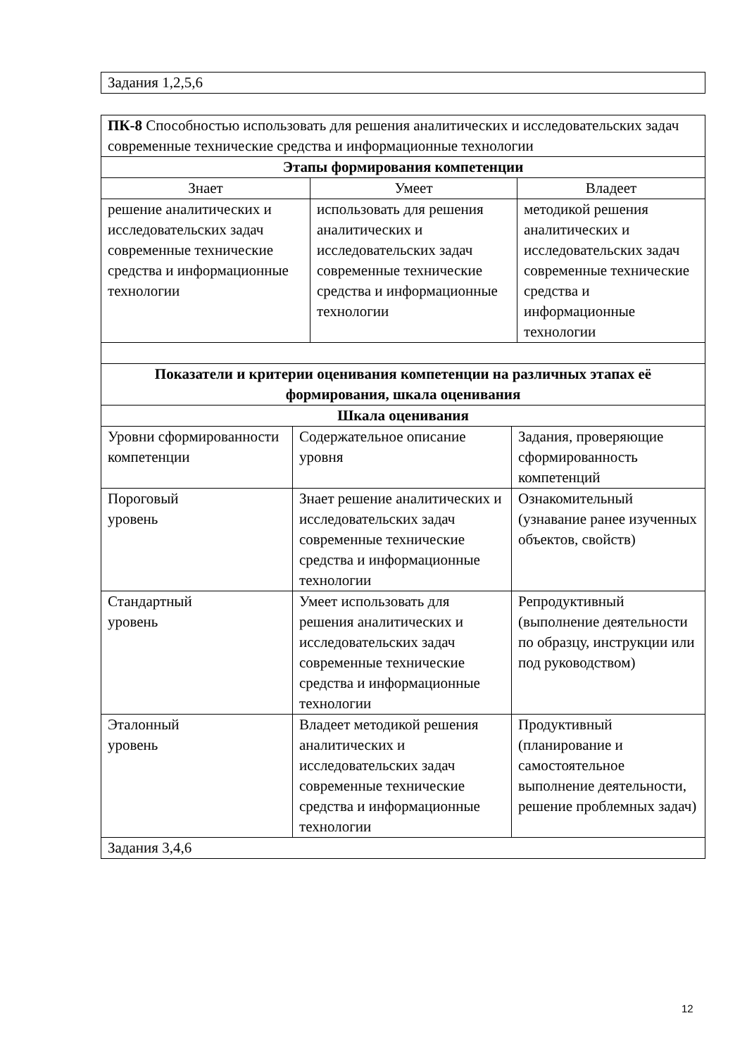| Задания 1,2,5,6 |
| ПК-8 Способностью использовать для решения аналитических и исследовательских задач современные технические средства и информационные технологии | | |
| Этапы формирования компетенции | | |
| Знает | Умеет | Владеет |
| решение аналитических и исследовательских задач современные технические средства и информационные технологии | использовать для решения аналитических и исследовательских задач современные технические средства и информационные технологии | методикой решения аналитических и исследовательских задач современные технические средства и информационные технологии |
| Показатели и критерии оценивания компетенции на различных этапах её формирования, шкала оценивания | | |
| --- | --- | --- |
| Шкала оценивания | | |
| Уровни сформированности компетенции | Содержательное описание уровня | Задания, проверяющие сформированность компетенций |
| Пороговый уровень | Знает решение аналитических и исследовательских задач современные технические средства и информационные технологии | Ознакомительный (узнавание ранее изученных объектов, свойств) |
| Стандартный уровень | Умеет использовать для решения аналитических и исследовательских задач современные технические средства и информационные технологии | Репродуктивный (выполнение деятельности по образцу, инструкции или под руководством) |
| Эталонный уровень | Владеет методикой решения аналитических и исследовательских задач современные технические средства и информационные технологии | Продуктивный (планирование и самостоятельное выполнение деятельности, решение проблемных задач) |
| Задания 3,4,6 | | |
12